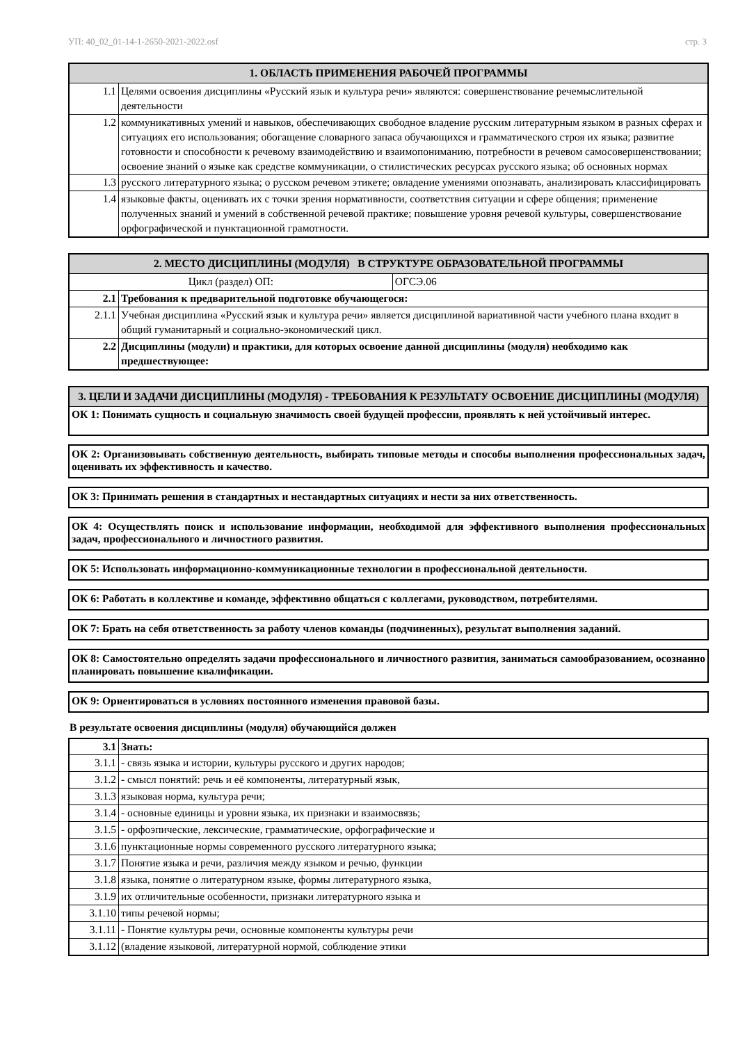УП: 40_02_01-14-1-2650-2021-2022.osf стр. 3
| 1. ОБЛАСТЬ ПРИМЕНЕНИЯ РАБОЧЕЙ ПРОГРАММЫ | |
| --- | --- |
| 1.1 | Целями освоения дисциплины «Русский язык и культура речи» являются: совершенствование речемыслительной деятельности |
| 1.2 | коммуникативных умений и навыков, обеспечивающих свободное владение русским литературным языком в разных сферах и ситуациях его использования; обогащение словарного запаса обучающихся и грамматического строя их языка; развитие готовности и способности к речевому взаимодействию и взаимопониманию, потребности в речевом самосовершенствовании; освоение знаний о языке как средстве коммуникации, о стилистических ресурсах русского языка; об основных нормах |
| 1.3 | русского литературного языка; о русском речевом этикете; овладение умениями опознавать, анализировать классифицировать |
| 1.4 | языковые факты, оценивать их с точки зрения нормативности, соответствия ситуации и сфере общения; применение полученных знаний и умений в собственной речевой практике; повышение уровня речевой культуры, совершенствование орфографической и пунктационной грамотности. |
| 2. МЕСТО ДИСЦИПЛИНЫ (МОДУЛЯ) В СТРУКТУРЕ ОБРАЗОВАТЕЛЬНОЙ ПРОГРАММЫ | | |
| --- | --- | --- |
| Цикл (раздел) ОП: | | ОГСЭ.06 |
| 2.1 | Требования к предварительной подготовке обучающегося: | |
| 2.1.1 | Учебная дисциплина «Русский язык и культура речи» является дисциплиной вариативной части учебного плана входит в общий гуманитарный и социально-экономический цикл. | |
| 2.2 | Дисциплины (модули) и практики, для которых освоение данной дисциплины (модуля) необходимо как предшествующее: | |
| 3. ЦЕЛИ И ЗАДАЧИ ДИСЦИПЛИНЫ (МОДУЛЯ) - ТРЕБОВАНИЯ К РЕЗУЛЬТАТУ ОСВОЕНИЕ ДИСЦИПЛИНЫ (МОДУЛЯ) |
| --- |
| ОК 1: Понимать сущность и социальную значимость своей будущей профессии, проявлять к ней устойчивый интерес. |
ОК 2: Организовывать собственную деятельность, выбирать типовые методы и способы выполнения профессиональных задач, оценивать их эффективность и качество.
ОК 3: Принимать решения в стандартных и нестандартных ситуациях и нести за них ответственность.
ОК 4: Осуществлять поиск и использование информации, необходимой для эффективного выполнения профессиональных задач, профессионального и личностного развития.
ОК 5: Использовать информационно-коммуникационные технологии в профессиональной деятельности.
ОК 6: Работать в коллективе и команде, эффективно общаться с коллегами, руководством, потребителями.
ОК 7: Брать на себя ответственность за работу членов команды (подчиненных), результат выполнения заданий.
ОК 8: Самостоятельно определять задачи профессионального и личностного развития, заниматься самообразованием, осознанно планировать повышение квалификации.
ОК 9: Ориентироваться в условиях постоянного изменения правовой базы.
В результате освоения дисциплины (модуля) обучающийся должен
| 3.1 | Знать: |
| 3.1.1 | - связь языка и истории, культуры русского и других народов; |
| 3.1.2 | - смысл понятий: речь и её компоненты, литературный язык, |
| 3.1.3 | языковая норма, культура речи; |
| 3.1.4 | - основные единицы и уровни языка, их признаки и взаимосвязь; |
| 3.1.5 | - орфоэпические, лексические, грамматические, орфографические и |
| 3.1.6 | пунктационные нормы современного русского литературного языка; |
| 3.1.7 | Понятие языка и речи, различия между языком и речью, функции |
| 3.1.8 | языка, понятие о литературном языке, формы литературного языка, |
| 3.1.9 | их отличительные особенности, признаки литературного языка и |
| 3.1.10 | типы речевой нормы; |
| 3.1.11 | - Понятие культуры речи, основные компоненты культуры речи |
| 3.1.12 | (владение языковой, литературной нормой, соблюдение этики |